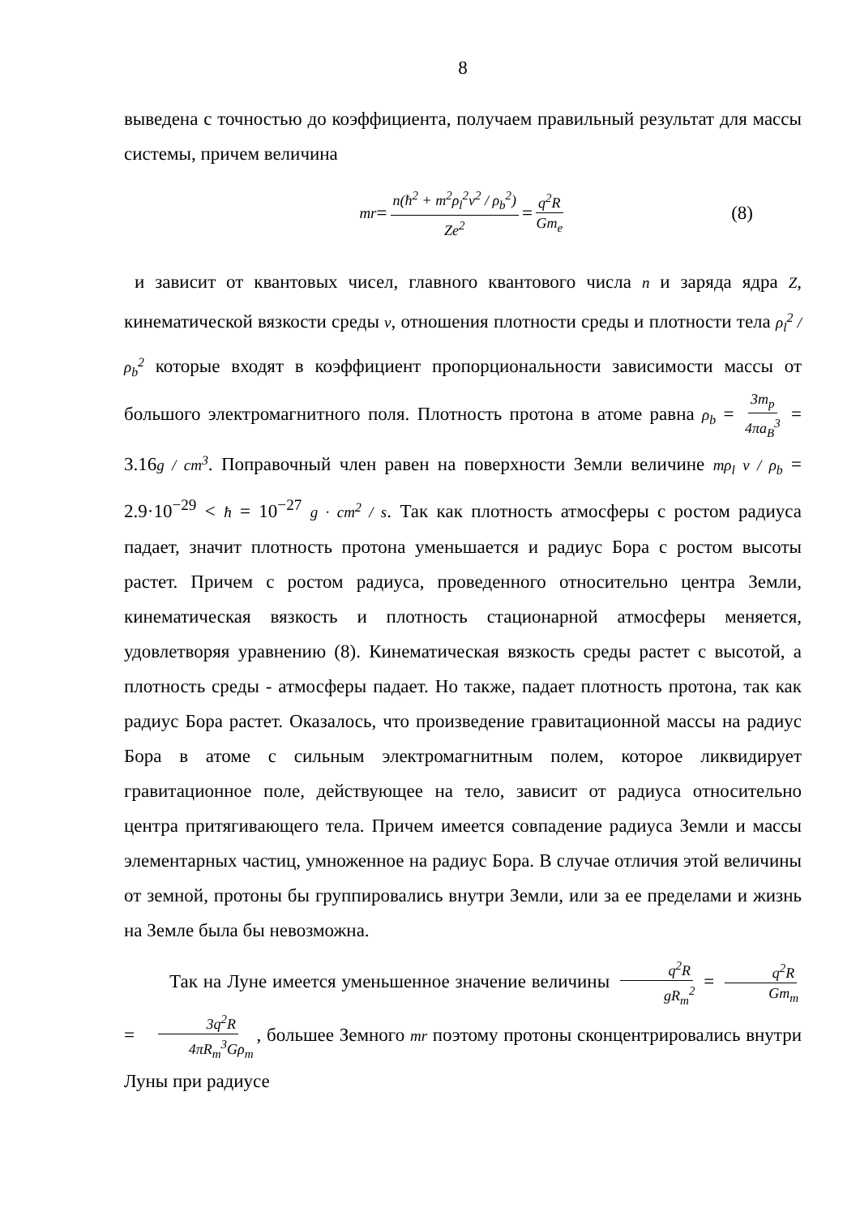8
выведена с точностью до коэффициента, получаем правильный результат для массы системы, причем величина
mr = n(ħ<sup>2</sup> + m<sup>2</sup>ρ<sub>l</sub><sup>2</sup>ν<sup>2</sup> / ρ<sub>b</sub><sup>2</sup>) Ze<sup>2</sup> = q<sup>2</sup>R Gm<sub>e</sub> (8)
и зависит от квантовых чисел, главного квантового числа n и заряда ядра Z, кинематической вязкости среды ν, отношения плотности среды и плотности тела ρ<sub>l</sub><sup>2</sup> / ρ<sub>b</sub><sup>2</sup> которые входят в коэффициент пропорциональности зависимости массы от большого электромагнитного поля. Плотность протона в атоме равна ρ<sub>b</sub> = 3m<sub>p</sub> 4πa<sub>B</sub><sup>3</sup> = 3.16g / cm<sup>3</sup>. Поправочный член равен на поверхности Земли величине mρ<sub>l</sub> ν / ρ<sub>b</sub> = 2.9·10<sup>−29</sup> < ħ = 10<sup>−27</sup> g · cm<sup>2</sup> / s. Так как плотность атмосферы с ростом радиуса падает, значит плотность протона уменьшается и радиус Бора с ростом высоты растет. Причем с ростом радиуса, проведенного относительно центра Земли, кинематическая вязкость и плотность стационарной атмосферы меняется, удовлетворяя уравнению (8). Кинематическая вязкость среды растет с высотой, а плотность среды - атмосферы падает. Но также, падает плотность протона, так как радиус Бора растет. Оказалось, что произведение гравитационной массы на радиус Бора в атоме с сильным электромагнитным полем, которое ликвидирует гравитационное поле, действующее на тело, зависит от радиуса относительно центра притягивающего тела. Причем имеется совпадение радиуса Земли и массы элементарных частиц, умноженное на радиус Бора. В случае отличия этой величины от земной, протоны бы группировались внутри Земли, или за ее пределами и жизнь на Земле была бы невозможна.
Так на Луне имеется уменьшенное значение величины q<sup>2</sup>R gR<sub>m</sub><sup>2</sup> = q<sup>2</sup>R Gm<sub>m</sub> = 3q<sup>2</sup>R 4πR<sub>m</sub><sup>3</sup>Gρ<sub>m</sub>, большее Земного mr поэтому протоны сконцентрировались внутри Луны при радиусе